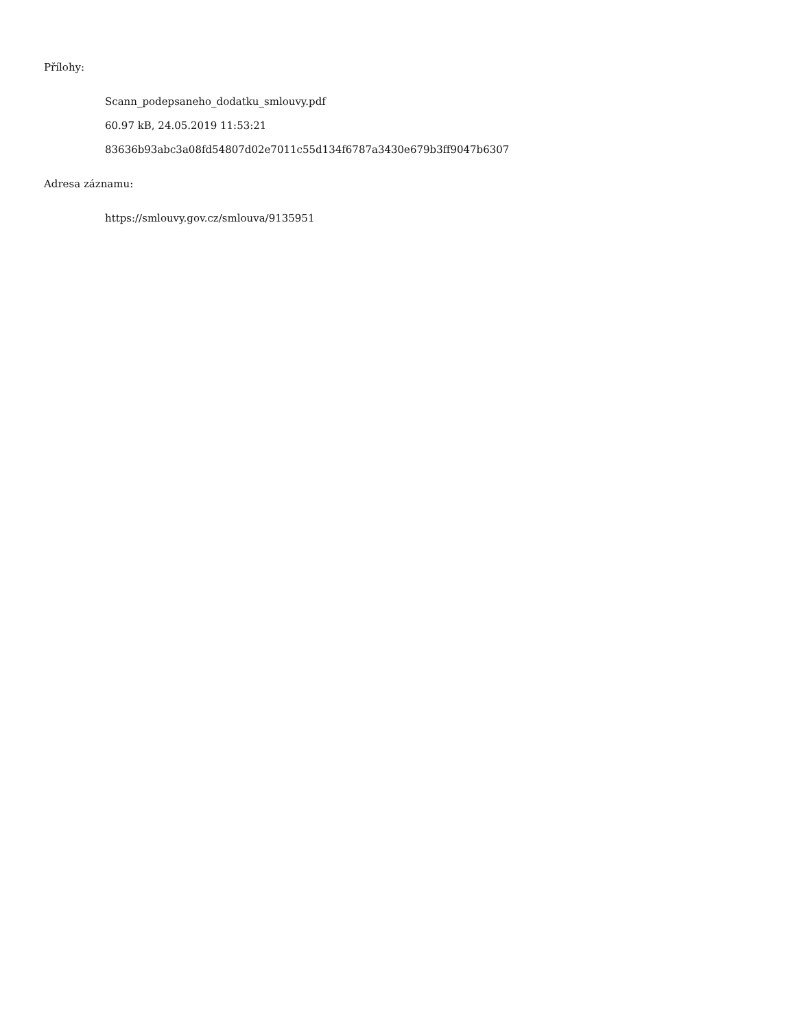Přílohy:
Scann_podepsaneho_dodatku_smlouvy.pdf
60.97 kB, 24.05.2019 11:53:21
83636b93abc3a08fd54807d02e7011c55d134f6787a3430e679b3ff9047b6307
Adresa záznamu:
https://smlouvy.gov.cz/smlouva/9135951